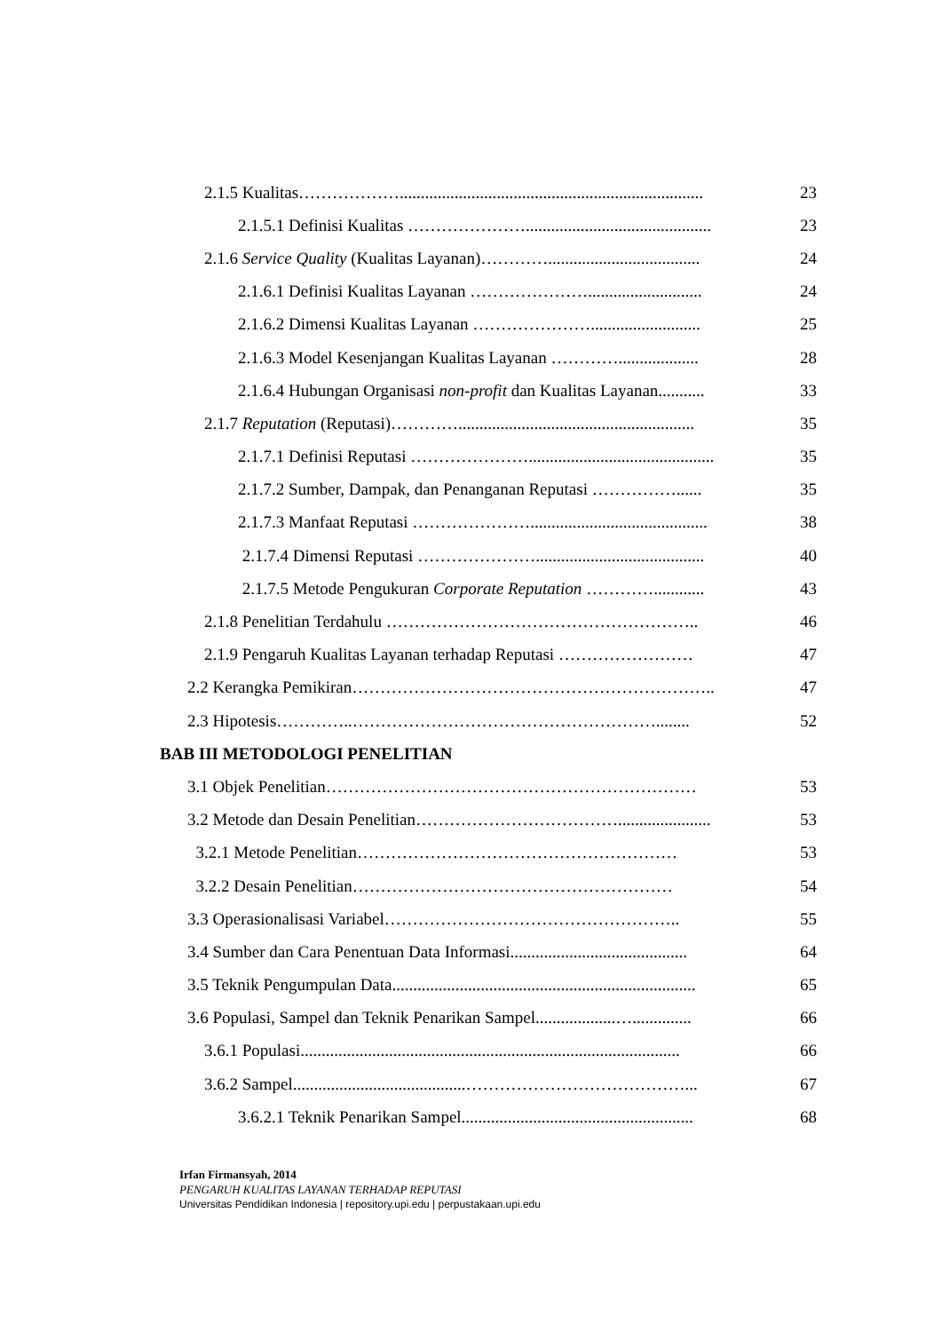2.1.5 Kualitas………………........................................................................ 23
2.1.5.1 Definisi Kualitas …………………............................................ 23
2.1.6 Service Quality (Kualitas Layanan)………….................................... 24
2.1.6.1 Definisi Kualitas Layanan …………………........................... 24
2.1.6.2 Dimensi Kualitas Layanan ………………….......................... 25
2.1.6.3 Model Kesenjangan Kualitas Layanan …………................... 28
2.1.6.4 Hubungan Organisasi non-profit dan Kualitas Layanan........... 33
2.1.7 Reputation (Reputasi)…………........................................................ 35
2.1.7.1 Definisi Reputasi …………………............................................ 35
2.1.7.2 Sumber, Dampak, dan Penanganan Reputasi ……………...... 35
2.1.7.3 Manfaat Reputasi ………………….......................................... 38
2.1.7.4 Dimensi Reputasi …………………........................................ 40
2.1.7.5 Metode Pengukuran Corporate Reputation …………............ 43
2.1.8 Penelitian Terdahulu ……………………………………………….. 46
2.1.9 Pengaruh Kualitas Layanan terhadap Reputasi …………………… 47
2.2 Kerangka Pemikiran……………………………………………………….. 47
2.3 Hipotesis…………..………………………………………………........ 52
BAB III METODOLOGI PENELITIAN
3.1 Objek Penelitian………………………………………………………… 53
3.2 Metode dan Desain Penelitian………………………………...................... 53
3.2.1 Metode Penelitian………………………………………………… 53
3.2.2 Desain Penelitian………………………………………………… 54
3.3 Operasionalisasi Variabel…………………………………………….. 55
3.4 Sumber dan Cara Penentuan Data Informasi.......................................... 64
3.5 Teknik Pengumpulan Data........................................................................ 65
3.6 Populasi, Sampel dan Teknik Penarikan Sampel...................….............. 66
3.6.1 Populasi.......................................................................................... 66
3.6.2 Sampel.........................................…………………………………... 67
3.6.2.1 Teknik Penarikan Sampel....................................................... 68
Irfan Firmansyah, 2014
PENGARUH KUALITAS LAYANAN TERHADAP REPUTASI
Universitas Pendidikan Indonesia | repository.upi.edu | perpustakaan.upi.edu